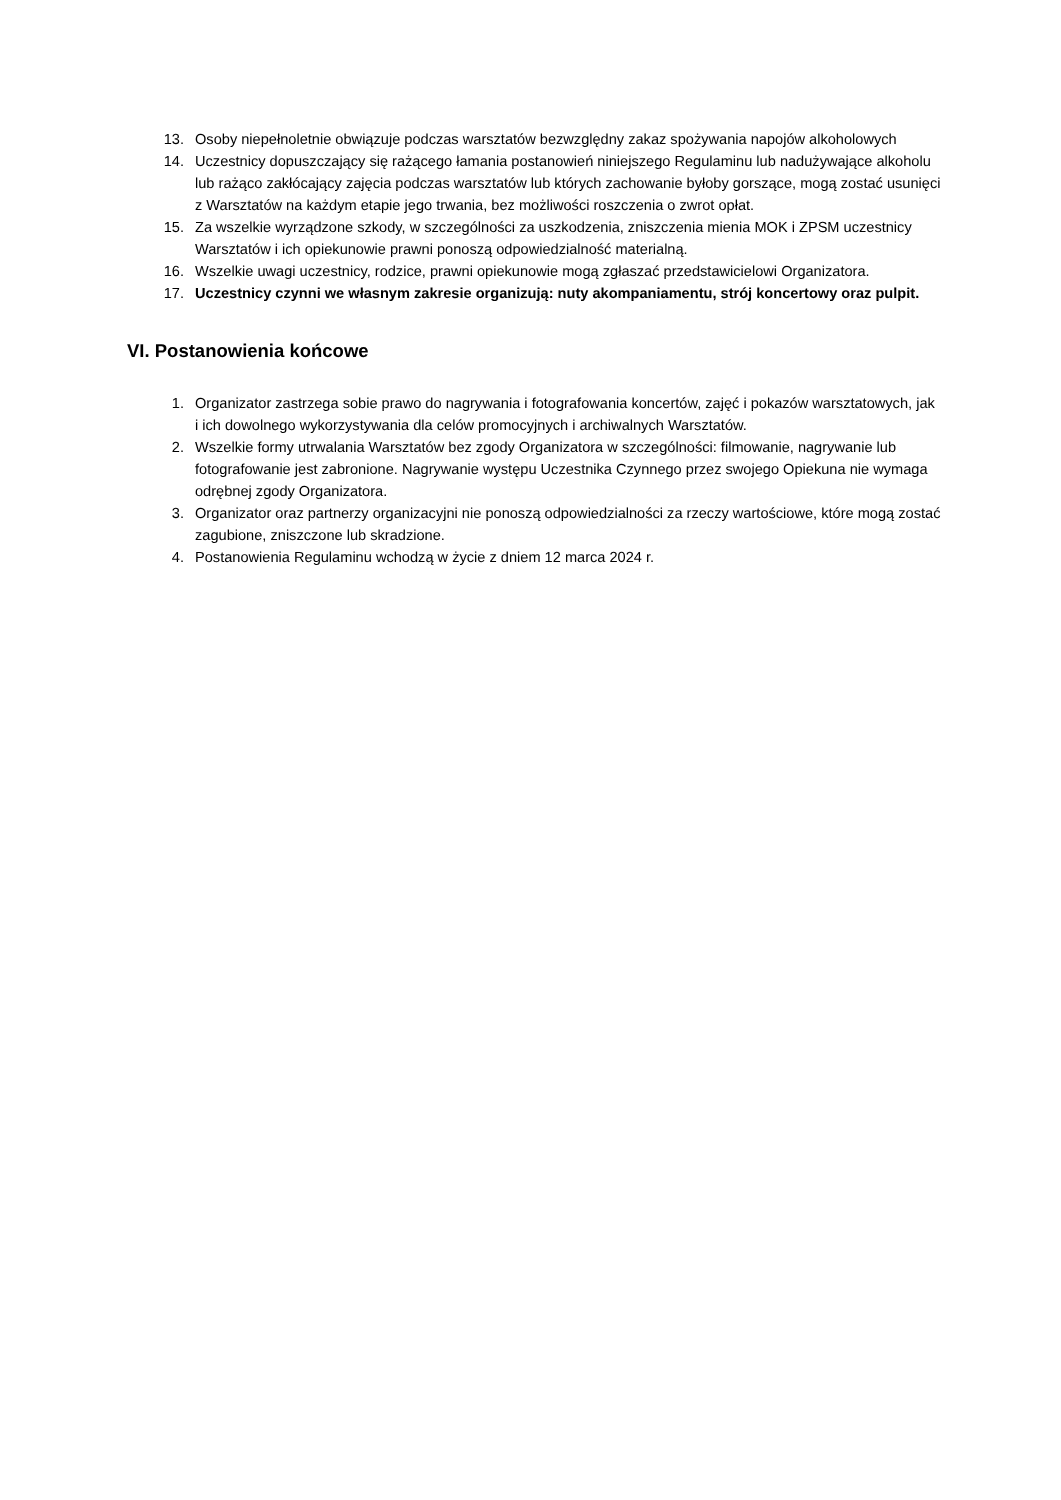13. Osoby niepełnoletnie obwiązuje podczas warsztatów bezwzględny zakaz spożywania napojów alkoholowych
14. Uczestnicy dopuszczający się rażącego łamania postanowień niniejszego Regulaminu lub nadużywające alkoholu lub rażąco zakłócający zajęcia podczas warsztatów lub których zachowanie byłoby gorszące, mogą zostać usunięci z Warsztatów na każdym etapie jego trwania, bez możliwości roszczenia o zwrot opłat.
15. Za wszelkie wyrządzone szkody, w szczególności za uszkodzenia, zniszczenia mienia MOK i ZPSM uczestnicy Warsztatów i ich opiekunowie prawni ponoszą odpowiedzialność materialną.
16. Wszelkie uwagi uczestnicy, rodzice, prawni opiekunowie mogą zgłaszać przedstawicielowi Organizatora.
17. Uczestnicy czynni we własnym zakresie organizują: nuty akompaniamentu, strój koncertowy oraz pulpit.
VI. Postanowienia końcowe
1. Organizator zastrzega sobie prawo do nagrywania i fotografowania koncertów, zajęć i pokazów warsztatowych, jak i ich dowolnego wykorzystywania dla celów promocyjnych i archiwalnych Warsztatów.
2. Wszelkie formy utrwalania Warsztatów bez zgody Organizatora w szczególności: filmowanie, nagrywanie lub fotografowanie jest zabronione. Nagrywanie występu Uczestnika Czynnego przez swojego Opiekuna nie wymaga odrębnej zgody Organizatora.
3. Organizator oraz partnerzy organizacyjni nie ponoszą odpowiedzialności za rzeczy wartościowe, które mogą zostać zagubione, zniszczone lub skradzione.
4. Postanowienia Regulaminu wchodzą w życie z dniem 12 marca 2024 r.